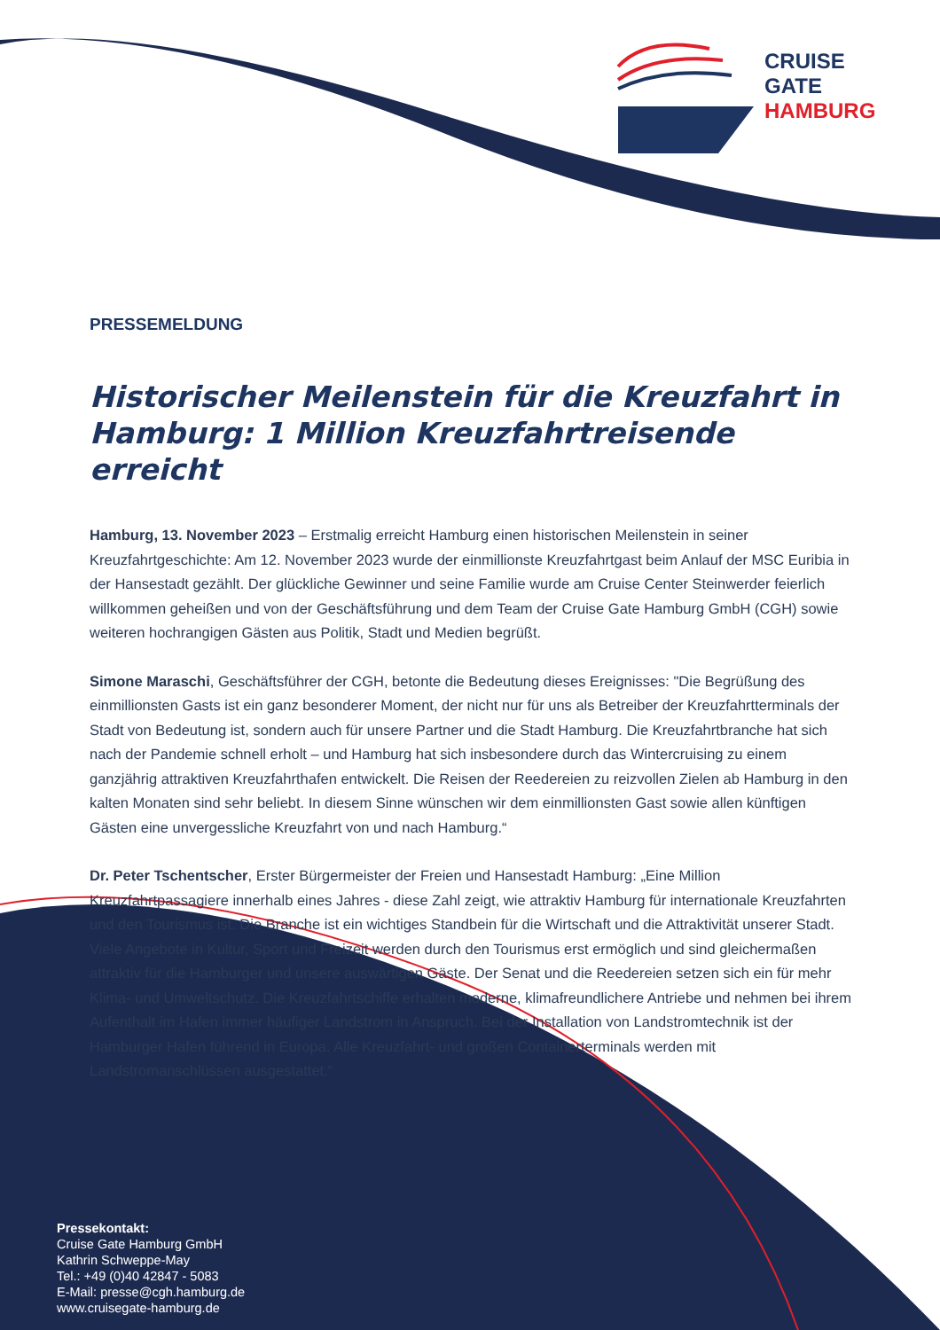CRUISE
GATE
HAMBURG
PRESSEMELDUNG
Historischer Meilenstein für die Kreuzfahrt in Hamburg: 1 Million Kreuzfahrtreisende erreicht
Hamburg, 13. November 2023 – Erstmalig erreicht Hamburg einen historischen Meilenstein in seiner Kreuzfahrtgeschichte: Am 12. November 2023 wurde der einmillionste Kreuzfahrtgast beim Anlauf der MSC Euribia in der Hansestadt gezählt. Der glückliche Gewinner und seine Familie wurde am Cruise Center Steinwerder feierlich willkommen geheißen und von der Geschäftsführung und dem Team der Cruise Gate Hamburg GmbH (CGH) sowie weiteren hochrangigen Gästen aus Politik, Stadt und Medien begrüßt.
Simone Maraschi, Geschäftsführer der CGH, betonte die Bedeutung dieses Ereignisses: "Die Begrüßung des einmillionsten Gasts ist ein ganz besonderer Moment, der nicht nur für uns als Betreiber der Kreuzfahrtterminals der Stadt von Bedeutung ist, sondern auch für unsere Partner und die Stadt Hamburg. Die Kreuzfahrtbranche hat sich nach der Pandemie schnell erholt – und Hamburg hat sich insbesondere durch das Wintercruising zu einem ganzjährig attraktiven Kreuzfahrthafen entwickelt. Die Reisen der Reedereien zu reizvollen Zielen ab Hamburg in den kalten Monaten sind sehr beliebt. In diesem Sinne wünschen wir dem einmillionsten Gast sowie allen künftigen Gästen eine unvergessliche Kreuzfahrt von und nach Hamburg.“
Dr. Peter Tschentscher, Erster Bürgermeister der Freien und Hansestadt Hamburg: „Eine Million Kreuzfahrtpassagiere innerhalb eines Jahres - diese Zahl zeigt, wie attraktiv Hamburg für internationale Kreuzfahrten und den Tourismus ist. Die Branche ist ein wichtiges Standbein für die Wirtschaft und die Attraktivität unserer Stadt. Viele Angebote in Kultur, Sport und Freizeit werden durch den Tourismus erst ermöglich und sind gleichermaßen attraktiv für die Hamburger und unsere auswärtigen Gäste. Der Senat und die Reedereien setzen sich ein für mehr Klima- und Umweltschutz. Die Kreuzfahrtschiffe erhalten moderne, klimafreundlichere Antriebe und nehmen bei ihrem Aufenthalt im Hafen immer häufiger Landstrom in Anspruch. Bei der Installation von Landstromtechnik ist der Hamburger Hafen führend in Europa. Alle Kreuzfahrt- und großen Containerterminals werden mit Landstromanschlüssen ausgestattet.“
Pressekontakt:
Cruise Gate Hamburg GmbH
Kathrin Schweppe-May
Tel.: +49 (0)40 42847 - 5083
E-Mail: presse@cgh.hamburg.de
www.cruisegate-hamburg.de